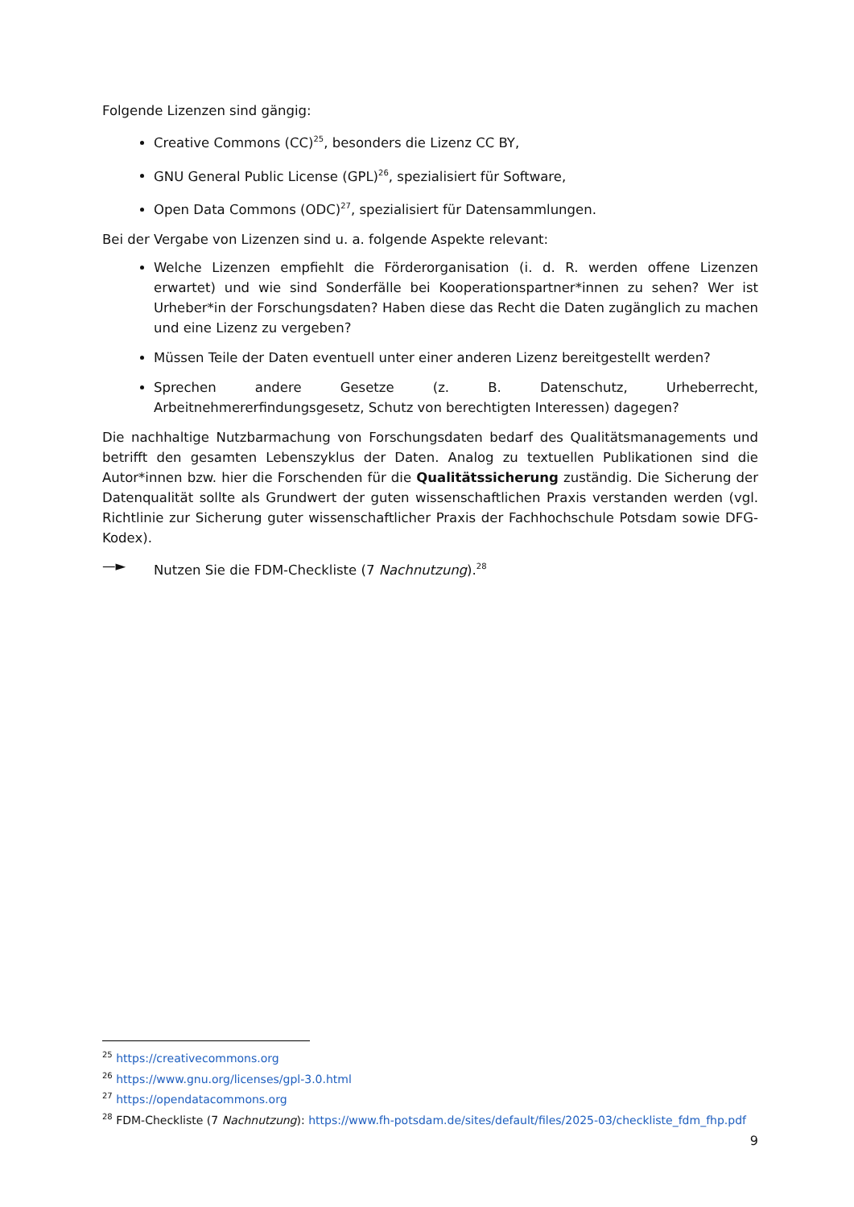Folgende Lizenzen sind gängig:
Creative Commons (CC)<sup>25</sup>, besonders die Lizenz CC BY,
GNU General Public License (GPL)<sup>26</sup>, spezialisiert für Software,
Open Data Commons (ODC)<sup>27</sup>, spezialisiert für Datensammlungen.
Bei der Vergabe von Lizenzen sind u. a. folgende Aspekte relevant:
Welche Lizenzen empfiehlt die Förderorganisation (i. d. R. werden offene Lizenzen erwartet) und wie sind Sonderfälle bei Kooperationspartner*innen zu sehen? Wer ist Urheber*in der Forschungsdaten? Haben diese das Recht die Daten zugänglich zu machen und eine Lizenz zu vergeben?
Müssen Teile der Daten eventuell unter einer anderen Lizenz bereitgestellt werden?
Sprechen andere Gesetze (z. B. Datenschutz, Urheberrecht, Arbeitnehmererfindungsgesetz, Schutz von berechtigten Interessen) dagegen?
Die nachhaltige Nutzbarmachung von Forschungsdaten bedarf des Qualitätsmanagements und betrifft den gesamten Lebenszyklus der Daten. Analog zu textuellen Publikationen sind die Autor*innen bzw. hier die Forschenden für die Qualitätssicherung zuständig. Die Sicherung der Datenqualität sollte als Grundwert der guten wissenschaftlichen Praxis verstanden werden (vgl. Richtlinie zur Sicherung guter wissenschaftlicher Praxis der Fachhochschule Potsdam sowie DFG-Kodex).
—► Nutzen Sie die FDM-Checkliste (7 Nachnutzung).<sup>28</sup>
<sup>25</sup> https://creativecommons.org
<sup>26</sup> https://www.gnu.org/licenses/gpl-3.0.html
<sup>27</sup> https://opendatacommons.org
<sup>28</sup> FDM-Checkliste (7 Nachnutzung): https://www.fh-potsdam.de/sites/default/files/2025-03/checkliste_fdm_fhp.pdf
9